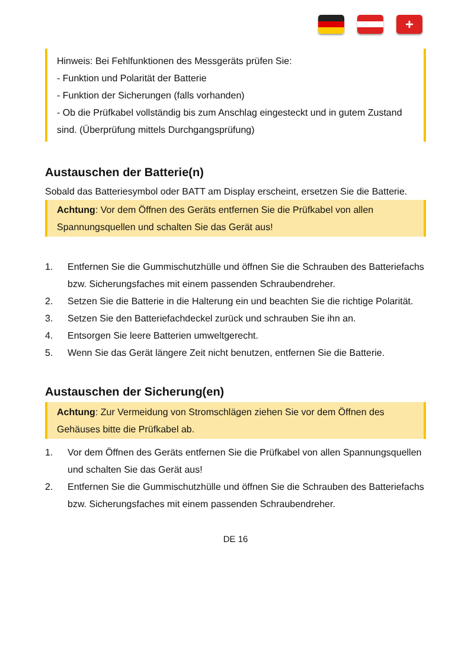+
Hinweis: Bei Fehlfunktionen des Messgeräts prüfen Sie:
- Funktion und Polarität der Batterie
- Funktion der Sicherungen (falls vorhanden)
- Ob die Prüfkabel vollständig bis zum Anschlag eingesteckt und in gutem Zustand sind. (Überprüfung mittels Durchgangsprüfung)
Austauschen der Batterie(n)
Sobald das Batteriesymbol oder BATT am Display erscheint, ersetzen Sie die Batterie.
Achtung: Vor dem Öffnen des Geräts entfernen Sie die Prüfkabel von allen Spannungsquellen und schalten Sie das Gerät aus!
1. Entfernen Sie die Gummischutzhülle und öffnen Sie die Schrauben des Batteriefachs bzw. Sicherungsfaches mit einem passenden Schraubendreher.
2. Setzen Sie die Batterie in die Halterung ein und beachten Sie die richtige Polarität.
3. Setzen Sie den Batteriefachdeckel zurück und schrauben Sie ihn an.
4. Entsorgen Sie leere Batterien umweltgerecht.
5. Wenn Sie das Gerät längere Zeit nicht benutzen, entfernen Sie die Batterie.
Austauschen der Sicherung(en)
Achtung: Zur Vermeidung von Stromschlägen ziehen Sie vor dem Öffnen des Gehäuses bitte die Prüfkabel ab.
1. Vor dem Öffnen des Geräts entfernen Sie die Prüfkabel von allen Spannungsquellen und schalten Sie das Gerät aus!
2. Entfernen Sie die Gummischutzhülle und öffnen Sie die Schrauben des Batteriefachs bzw. Sicherungsfaches mit einem passenden Schraubendreher.
DE 16